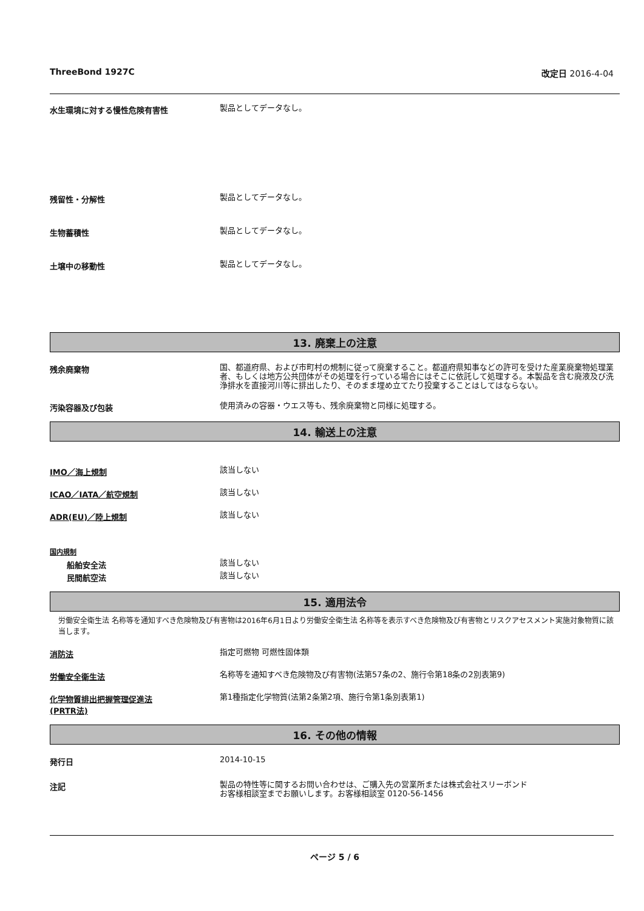ThreeBond 1927C 改定日 2016-4-04
水生環境に対する慢性危険有害性
製品としてデータなし。
残留性・分解性
製品としてデータなし。
生物蓄積性
製品としてデータなし。
土壌中の移動性
製品としてデータなし。
13. 廃棄上の注意
残余廃棄物
国、都道府県、および市町村の規制に従って廃棄すること。都道府県知事などの許可を受けた産業廃棄物処理業者、もしくは地方公共団体がその処理を行っている場合にはそこに依託して処理する。本製品を含む廃液及び洗浄排水を直接河川等に排出したり、そのまま埋め立てたり投棄することはしてはならない。
汚染容器及び包装
使用済みの容器・ウエス等も、残余廃棄物と同様に処理する。
14. 輸送上の注意
IMO／海上規制
該当しない
ICAO／IATA／航空規制
該当しない
ADR(EU)／陸上規制
該当しない
国内規制
船舶安全法
該当しない
民間航空法
該当しない
15. 適用法令
労働安全衛生法 名称等を通知すべき危険物及び有害物は2016年6月1日より労働安全衛生法 名称等を表示すべき危険物及び有害物とリスクアセスメント実施対象物質に該当します。
消防法
指定可燃物 可燃性固体類
労働安全衛生法
名称等を通知すべき危険物及び有害物(法第57条の2、施行令第18条の2別表第9)
化学物質排出把握管理促進法
(PRTR法)
第1種指定化学物質(法第2条第2項、施行令第1条別表第1)
16. その他の情報
発行日
2014-10-15
注記
製品の特性等に関するお問い合わせは、ご購入先の営業所または株式会社スリーボンド
お客様相談室までお願いします。お客様相談室 0120-56-1456
ページ 5 / 6